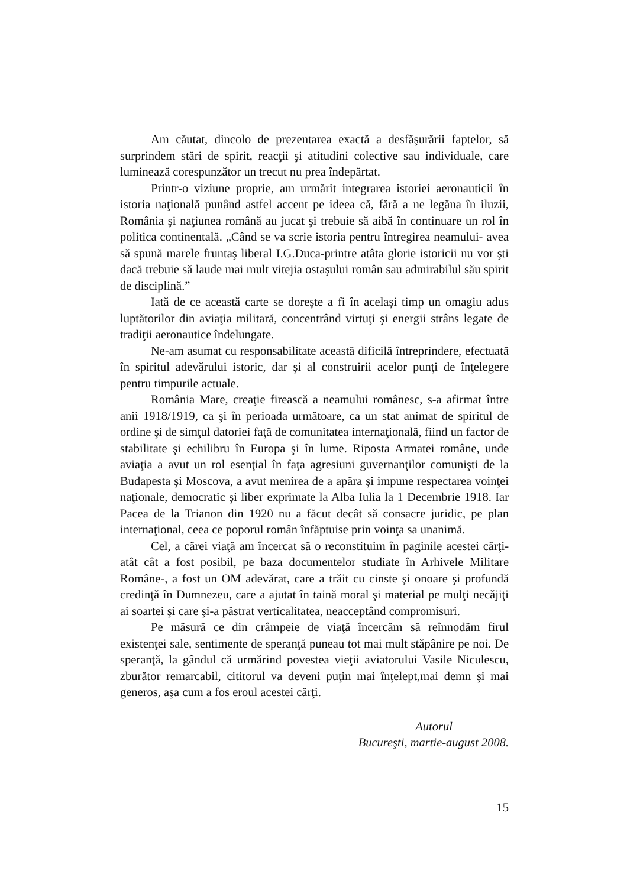Am căutat, dincolo de prezentarea exactă a desfăşurării faptelor, să surprindem stări de spirit, reacţii şi atitudini colective sau individuale, care luminează corespunzător un trecut nu prea îndepărtat.
Printr-o viziune proprie, am urmărit integrarea istoriei aeronauticii în istoria naţională punând astfel accent pe ideea că, fără a ne legăna în iluzii, România şi naţiunea română au jucat şi trebuie să aibă în continuare un rol în politica continentală. „Când se va scrie istoria pentru întregirea neamului- avea să spună marele fruntaş liberal I.G.Duca-printre atâta glorie istoricii nu vor şti dacă trebuie să laude mai mult vitejia ostaşului român sau admirabilul său spirit de disciplină.”
Iată de ce această carte se doreşte a fi în acelaşi timp un omagiu adus luptătorilor din aviaţia militară, concentrând virtuţi şi energii strâns legate de tradiţii aeronautice îndelungate.
Ne-am asumat cu responsabilitate această dificilă întreprindere, efectuată în spiritul adevărului istoric, dar şi al construirii acelor punţi de înţelegere pentru timpurile actuale.
România Mare, creaţie firească a neamului românesc, s-a afirmat între anii 1918/1919, ca şi în perioada următoare, ca un stat animat de spiritul de ordine şi de simţul datoriei faţă de comunitatea internaţională, fiind un factor de stabilitate şi echilibru în Europa şi în lume. Riposta Armatei române, unde aviaţia a avut un rol esenţial în faţa agresiuni guvernanţilor comunişti de la Budapesta şi Moscova, a avut menirea de a apăra şi impune respectarea voinţei naţionale, democratic şi liber exprimate la Alba Iulia la 1 Decembrie 1918. Iar Pacea de la Trianon din 1920 nu a făcut decât să consacre juridic, pe plan internaţional, ceea ce poporul român înfăptuise prin voinţa sa unanimă.
Cel, a cărei viaţă am încercat să o reconstituim în paginile acestei cărţi-atât cât a fost posibil, pe baza documentelor studiate în Arhivele Militare Române-, a fost un OM adevărat, care a trăit cu cinste şi onoare şi profundă credinţă în Dumnezeu, care a ajutat în taină moral şi material pe mulţi necăjiţi ai soartei şi care şi-a păstrat verticalitatea, neacceptând compromisuri.
Pe măsură ce din crâmpeie de viaţă încercăm să reînnodăm firul existenţei sale, sentimente de speranţă puneau tot mai mult stăpânire pe noi. De speranţă, la gândul că urmărind povestea vieţii aviatorului Vasile Niculescu, zburător remarcabil, cititorul va deveni puţin mai înţelept,mai demn şi mai generos, aşa cum a fos eroul acestei cărţi.
Autorul
Bucureşti, martie-august 2008.
15